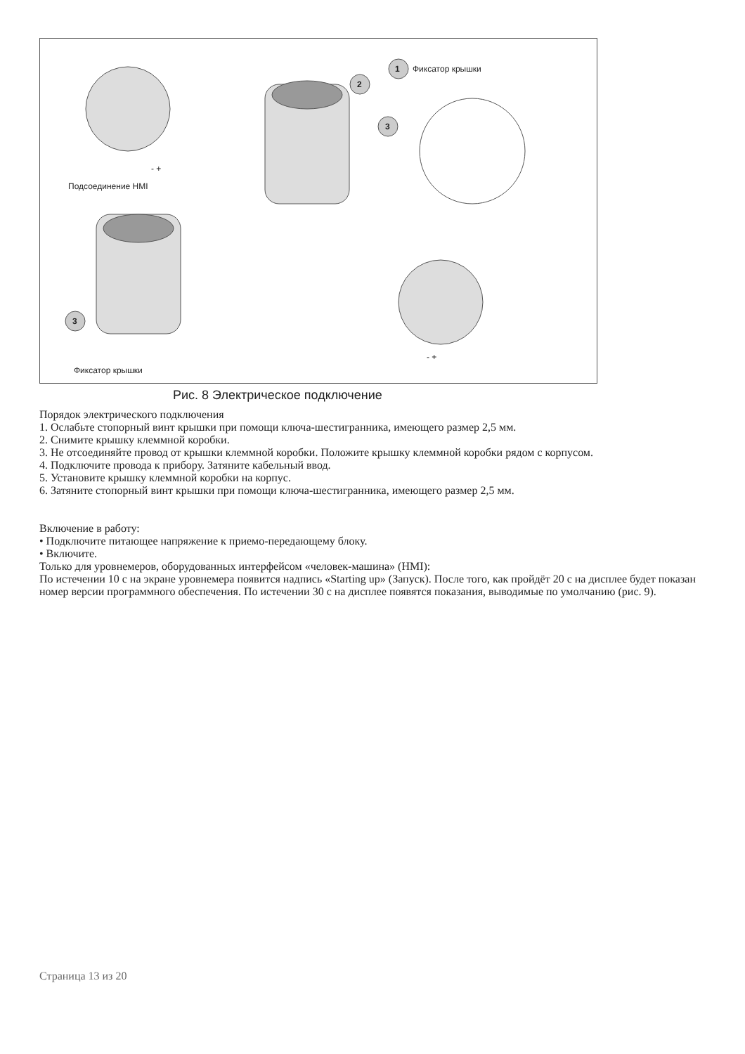1 Фиксатор крышки
2
3
- +
Подсоединение HMI
3
Фиксатор крышки
- +
Рис. 8 Электрическое подключение
Порядок электрического подключения
1. Ослабьте стопорный винт крышки при помощи ключа-шестигранника, имеющего размер 2,5 мм.
2. Снимите крышку клеммной коробки.
3. Не отсоединяйте провод от крышки клеммной коробки. Положите крышку клеммной коробки рядом с корпусом.
4. Подключите провода к прибору. Затяните кабельный ввод.
5. Установите крышку клеммной коробки на корпус.
6. Затяните стопорный винт крышки при помощи ключа-шестигранника, имеющего размер 2,5 мм.
Включение в работу:
• Подключите питающее напряжение к приемо-передающему блоку.
• Включите.
Только для уровнемеров, оборудованных интерфейсом «человек-машина» (HMI):
По истечении 10 с на экране уровнемера появится надпись «Starting up» (Запуск). После того, как пройдёт 20 с на дисплее будет показан номер версии программного обеспечения. По истечении 30 с на дисплее появятся показания, выводимые по умолчанию (рис. 9).
Страница 13 из 20